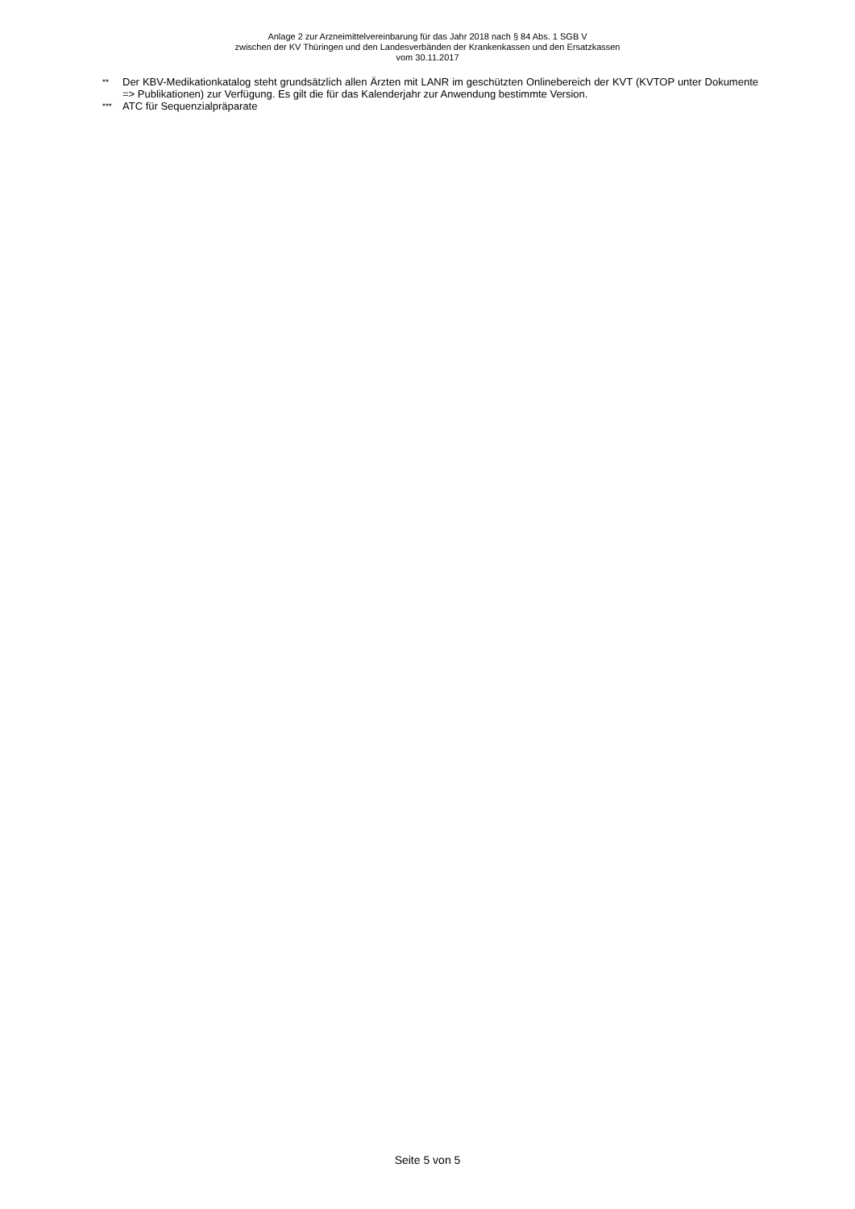Anlage 2 zur Arzneimittelvereinbarung für das Jahr 2018 nach § 84 Abs. 1 SGB V
zwischen der KV Thüringen und den Landesverbänden der Krankenkassen und den Ersatzkassen
vom 30.11.2017
** Der KBV-Medikationkatalog steht grundsätzlich allen Ärzten mit LANR im geschützten Onlinebereich der KVT (KVTOP unter Dokumente => Publikationen) zur Verfügung. Es gilt die für das Kalenderjahr zur Anwendung bestimmte Version.
*** ATC für Sequenzialpräparate
Seite 5 von 5